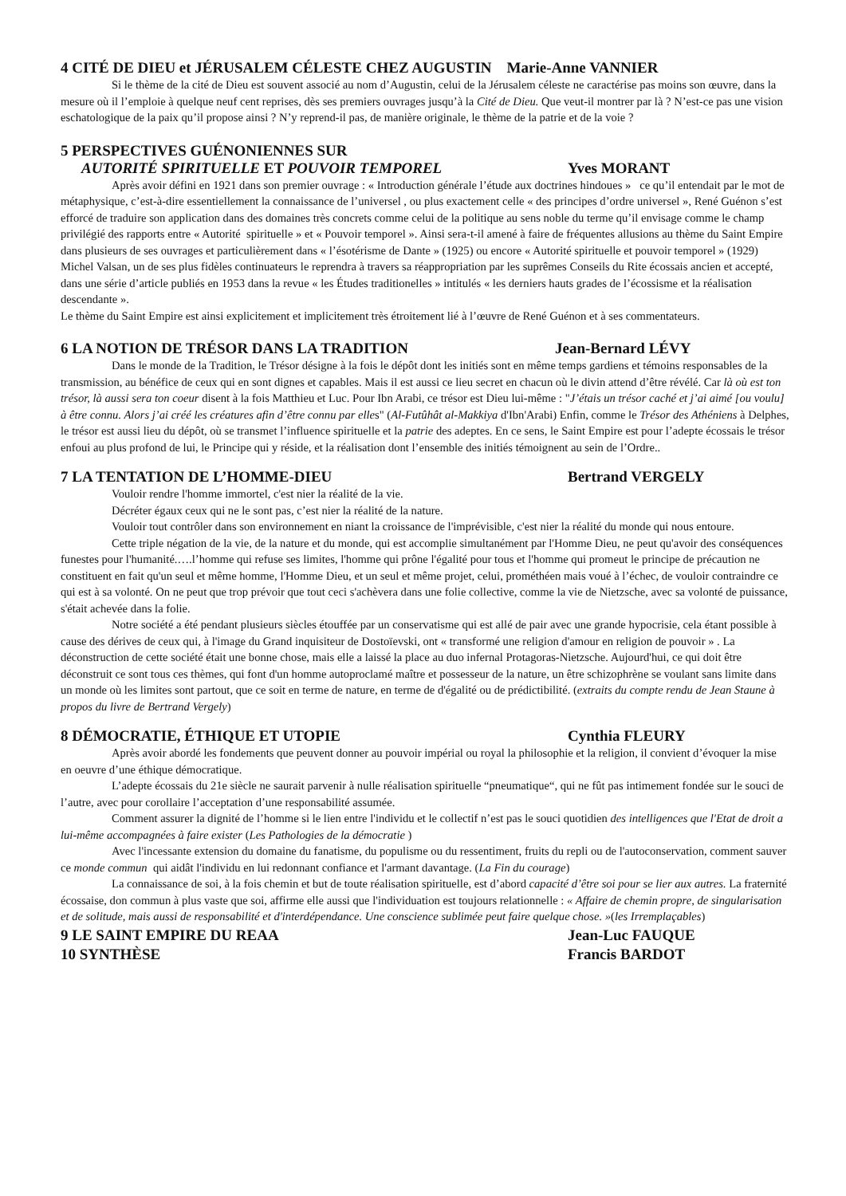4 CITÉ DE DIEU et JÉRUSALEM CÉLESTE CHEZ AUGUSTIN Marie-Anne VANNIER
Si le thème de la cité de Dieu est souvent associé au nom d’Augustin, celui de la Jérusalem céleste ne caractérise pas moins son œuvre, dans la mesure où il l’emploie à quelque neuf cent reprises, dès ses premiers ouvrages jusqu’à la Cité de Dieu. Que veut-il montrer par là ? N’est-ce pas une vision eschatologique de la paix qu’il propose ainsi ? N’y reprend-il pas, de manière originale, le thème de la patrie et de la voie ?
5 PERSPECTIVES GUÉNONIENNES SUR
AUTORITÉ SPIRITUELLE ET POUVOIR TEMPOREL Yves MORANT
Après avoir défini en 1921 dans son premier ouvrage : « Introduction générale l’étude aux doctrines hindoues » ce qu’il entendait par le mot de métaphysique, c’est-à-dire essentiellement la connaissance de l’universel , ou plus exactement celle « des principes d’ordre universel », René Guénon s’est efforcé de traduire son application dans des domaines très concrets comme celui de la politique au sens noble du terme qu’il envisage comme le champ privilégié des rapports entre « Autorité spirituelle » et « Pouvoir temporel ». Ainsi sera-t-il amené à faire de fréquentes allusions au thème du Saint Empire dans plusieurs de ses ouvrages et particulièrement dans « l’ésotérisme de Dante » (1925) ou encore « Autorité spirituelle et pouvoir temporel » (1929)
Michel Valsan, un de ses plus fidèles continuateurs le reprendra à travers sa réappropriation par les suprêmes Conseils du Rite écossais ancien et accepté, dans une série d’article publiés en 1953 dans la revue « les Études traditionelles » intitulés « les derniers hauts grades de l’écossisme et la réalisation descendante ».
Le thème du Saint Empire est ainsi explicitement et implicitement très étroitement lié à l’œuvre de René Guénon et à ses commentateurs.
6 LA NOTION DE TRÉSOR DANS LA TRADITION Jean-Bernard LÉVY
Dans le monde de la Tradition, le Trésor désigne à la fois le dépôt dont les initiés sont en même temps gardiens et témoins responsables de la transmission, au bénéfice de ceux qui en sont dignes et capables. Mais il est aussi ce lieu secret en chacun où le divin attend d’être révélé. Car là où est ton trésor, là aussi sera ton coeur disent à la fois Matthieu et Luc. Pour Ibn Arabi, ce trésor est Dieu lui-même : "J’étais un trésor caché et j’ai aimé [ou voulu] à être connu. Alors j’ai créé les créatures afin d’être connu par elles" (Al-Futûhât al-Makkiya d'Ibn'Arabi) Enfin, comme le Trésor des Athéniens à Delphes, le trésor est aussi lieu du dépôt, où se transmet l’influence spirituelle et la patrie des adeptes. En ce sens, le Saint Empire est pour l’adepte écossais le trésor enfoui au plus profond de lui, le Principe qui y réside, et la réalisation dont l’ensemble des initiés témoignent au sein de l’Ordre..
7 LA TENTATION DE L’HOMME-DIEU Bertrand VERGELY
Vouloir rendre l'homme immortel, c'est nier la réalité de la vie.
Décréter égaux ceux qui ne le sont pas, c’est nier la réalité de la nature.
Vouloir tout contrôler dans son environnement en niant la croissance de l'imprévisible, c'est nier la réalité du monde qui nous entoure.
Cette triple négation de la vie, de la nature et du monde, qui est accomplie simultanément par l'Homme Dieu, ne peut qu'avoir des conséquences funestes pour l'humanité.….l’homme qui refuse ses limites, l'homme qui prône l'égalité pour tous et l'homme qui promeut le principe de précaution ne constituent en fait qu'un seul et même homme, l'Homme Dieu, et un seul et même projet, celui, prométhéen mais voué à l’échec, de vouloir contraindre ce qui est à sa volonté. On ne peut que trop prévoir que tout ceci s'achèvera dans une folie collective, comme la vie de Nietzsche, avec sa volonté de puissance, s'était achevée dans la folie.
Notre société a été pendant plusieurs siècles étouffée par un conservatisme qui est allé de pair avec une grande hypocrisie, cela étant possible à cause des dérives de ceux qui, à l'image du Grand inquisiteur de Dostoïevski, ont « transformé une religion d'amour en religion de pouvoir » . La déconstruction de cette société était une bonne chose, mais elle a laissé la place au duo infernal Protagoras-Nietzsche. Aujourd'hui, ce qui doit être déconstruit ce sont tous ces thèmes, qui font d'un homme autoproclamé maître et possesseur de la nature, un être schizophrène se voulant sans limite dans un monde où les limites sont partout, que ce soit en terme de nature, en terme de d'égalité ou de prédictibilité. (extraits du compte rendu de Jean Staune à propos du livre de Bertrand Vergely)
8 DÉMOCRATIE, ÉTHIQUE ET UTOPIE Cynthia FLEURY
Après avoir abordé les fondements que peuvent donner au pouvoir impérial ou royal la philosophie et la religion, il convient d’évoquer la mise en oeuvre d’une éthique démocratique.
L’adepte écossais du 21e siècle ne saurait parvenir à nulle réalisation spirituelle “pneumatique“, qui ne fût pas intimement fondée sur le souci de l’autre, avec pour corollaire l’acceptation d’une responsabilité assumée.
Comment assurer la dignité de l’homme si le lien entre l'individu et le collectif n’est pas le souci quotidien des intelligences que l'Etat de droit a lui-même accompagnées à faire exister (Les Pathologies de la démocratie )
Avec l'incessante extension du domaine du fanatisme, du populisme ou du ressentiment, fruits du repli ou de l'autoconservation, comment sauver ce monde commun qui aidât l'individu en lui redonnant confiance et l'armant davantage. (La Fin du courage)
La connaissance de soi, à la fois chemin et but de toute réalisation spirituelle, est d’abord capacité d’être soi pour se lier aux autres. La fraternité écossaise, don commun à plus vaste que soi, affirme elle aussi que l'individuation est toujours relationnelle : « Affaire de chemin propre, de singularisation et de solitude, mais aussi de responsabilité et d'interdépendance. Une conscience sublimée peut faire quelque chose. »(les Irremplaçables)
9 LE SAINT EMPIRE DU REAA Jean-Luc FAUQUE
10 SYNTHÈSE Francis BARDOT